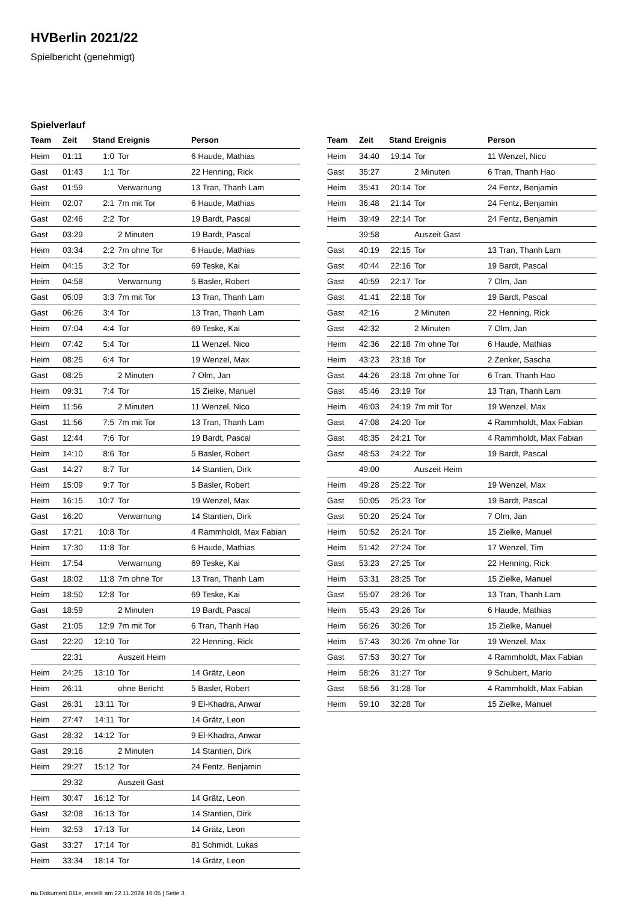HVBerlin 2021/22
Spielbericht (genehmigt)
Spielverlauf
| Team | Zeit | Stand | Ereignis | Person |
| --- | --- | --- | --- | --- |
| Heim | 01:11 | 1:0 | Tor | 6 Haude, Mathias |
| Gast | 01:43 | 1:1 | Tor | 22 Henning, Rick |
| Gast | 01:59 | | Verwarnung | 13 Tran, Thanh Lam |
| Heim | 02:07 | 2:1 | 7m mit Tor | 6 Haude, Mathias |
| Gast | 02:46 | 2:2 | Tor | 19 Bardt, Pascal |
| Gast | 03:29 | | 2 Minuten | 19 Bardt, Pascal |
| Heim | 03:34 | 2:2 | 7m ohne Tor | 6 Haude, Mathias |
| Heim | 04:15 | 3:2 | Tor | 69 Teske, Kai |
| Heim | 04:58 | | Verwarnung | 5 Basler, Robert |
| Gast | 05:09 | 3:3 | 7m mit Tor | 13 Tran, Thanh Lam |
| Gast | 06:26 | 3:4 | Tor | 13 Tran, Thanh Lam |
| Heim | 07:04 | 4:4 | Tor | 69 Teske, Kai |
| Heim | 07:42 | 5:4 | Tor | 11 Wenzel, Nico |
| Heim | 08:25 | 6:4 | Tor | 19 Wenzel, Max |
| Gast | 08:25 | | 2 Minuten | 7 Olm, Jan |
| Heim | 09:31 | 7:4 | Tor | 15 Zielke, Manuel |
| Heim | 11:56 | | 2 Minuten | 11 Wenzel, Nico |
| Gast | 11:56 | 7:5 | 7m mit Tor | 13 Tran, Thanh Lam |
| Gast | 12:44 | 7:6 | Tor | 19 Bardt, Pascal |
| Heim | 14:10 | 8:6 | Tor | 5 Basler, Robert |
| Gast | 14:27 | 8:7 | Tor | 14 Stantien, Dirk |
| Heim | 15:09 | 9:7 | Tor | 5 Basler, Robert |
| Heim | 16:15 | 10:7 | Tor | 19 Wenzel, Max |
| Gast | 16:20 | | Verwarnung | 14 Stantien, Dirk |
| Gast | 17:21 | 10:8 | Tor | 4 Rammholdt, Max Fabian |
| Heim | 17:30 | 11:8 | Tor | 6 Haude, Mathias |
| Heim | 17:54 | | Verwarnung | 69 Teske, Kai |
| Gast | 18:02 | 11:8 | 7m ohne Tor | 13 Tran, Thanh Lam |
| Heim | 18:50 | 12:8 | Tor | 69 Teske, Kai |
| Gast | 18:59 | | 2 Minuten | 19 Bardt, Pascal |
| Gast | 21:05 | 12:9 | 7m mit Tor | 6 Tran, Thanh Hao |
| Gast | 22:20 | 12:10 | Tor | 22 Henning, Rick |
| | 22:31 | | Auszeit Heim | |
| Heim | 24:25 | 13:10 | Tor | 14 Grätz, Leon |
| Heim | 26:11 | | ohne Bericht | 5 Basler, Robert |
| Gast | 26:31 | 13:11 | Tor | 9 El-Khadra, Anwar |
| Heim | 27:47 | 14:11 | Tor | 14 Grätz, Leon |
| Gast | 28:32 | 14:12 | Tor | 9 El-Khadra, Anwar |
| Gast | 29:16 | | 2 Minuten | 14 Stantien, Dirk |
| Heim | 29:27 | 15:12 | Tor | 24 Fentz, Benjamin |
| | 29:32 | | Auszeit Gast | |
| Heim | 30:47 | 16:12 | Tor | 14 Grätz, Leon |
| Gast | 32:08 | 16:13 | Tor | 14 Stantien, Dirk |
| Heim | 32:53 | 17:13 | Tor | 14 Grätz, Leon |
| Gast | 33:27 | 17:14 | Tor | 81 Schmidt, Lukas |
| Heim | 33:34 | 18:14 | Tor | 14 Grätz, Leon |
| Team | Zeit | Stand | Ereignis | Person |
| --- | --- | --- | --- | --- |
| Heim | 34:40 | 19:14 | Tor | 11 Wenzel, Nico |
| Gast | 35:27 | | 2 Minuten | 6 Tran, Thanh Hao |
| Heim | 35:41 | 20:14 | Tor | 24 Fentz, Benjamin |
| Heim | 36:48 | 21:14 | Tor | 24 Fentz, Benjamin |
| Heim | 39:49 | 22:14 | Tor | 24 Fentz, Benjamin |
| | 39:58 | | Auszeit Gast | |
| Gast | 40:19 | 22:15 | Tor | 13 Tran, Thanh Lam |
| Gast | 40:44 | 22:16 | Tor | 19 Bardt, Pascal |
| Gast | 40:59 | 22:17 | Tor | 7 Olm, Jan |
| Gast | 41:41 | 22:18 | Tor | 19 Bardt, Pascal |
| Gast | 42:16 | | 2 Minuten | 22 Henning, Rick |
| Gast | 42:32 | | 2 Minuten | 7 Olm, Jan |
| Heim | 42:36 | 22:18 | 7m ohne Tor | 6 Haude, Mathias |
| Heim | 43:23 | 23:18 | Tor | 2 Zenker, Sascha |
| Gast | 44:26 | 23:18 | 7m ohne Tor | 6 Tran, Thanh Hao |
| Gast | 45:46 | 23:19 | Tor | 13 Tran, Thanh Lam |
| Heim | 46:03 | 24:19 | 7m mit Tor | 19 Wenzel, Max |
| Gast | 47:08 | 24:20 | Tor | 4 Rammholdt, Max Fabian |
| Gast | 48:35 | 24:21 | Tor | 4 Rammholdt, Max Fabian |
| Gast | 48:53 | 24:22 | Tor | 19 Bardt, Pascal |
| | 49:00 | | Auszeit Heim | |
| Heim | 49:28 | 25:22 | Tor | 19 Wenzel, Max |
| Gast | 50:05 | 25:23 | Tor | 19 Bardt, Pascal |
| Gast | 50:20 | 25:24 | Tor | 7 Olm, Jan |
| Heim | 50:52 | 26:24 | Tor | 15 Zielke, Manuel |
| Heim | 51:42 | 27:24 | Tor | 17 Wenzel, Tim |
| Gast | 53:23 | 27:25 | Tor | 22 Henning, Rick |
| Heim | 53:31 | 28:25 | Tor | 15 Zielke, Manuel |
| Gast | 55:07 | 28:26 | Tor | 13 Tran, Thanh Lam |
| Heim | 55:43 | 29:26 | Tor | 6 Haude, Mathias |
| Heim | 56:26 | 30:26 | Tor | 15 Zielke, Manuel |
| Heim | 57:43 | 30:26 | 7m ohne Tor | 19 Wenzel, Max |
| Gast | 57:53 | 30:27 | Tor | 4 Rammholdt, Max Fabian |
| Heim | 58:26 | 31:27 | Tor | 9 Schubert, Mario |
| Gast | 58:56 | 31:28 | Tor | 4 Rammholdt, Max Fabian |
| Heim | 59:10 | 32:28 | Tor | 15 Zielke, Manuel |
nu.Dokument 011e, erstellt am 22.11.2024 16:05 | Seite 3